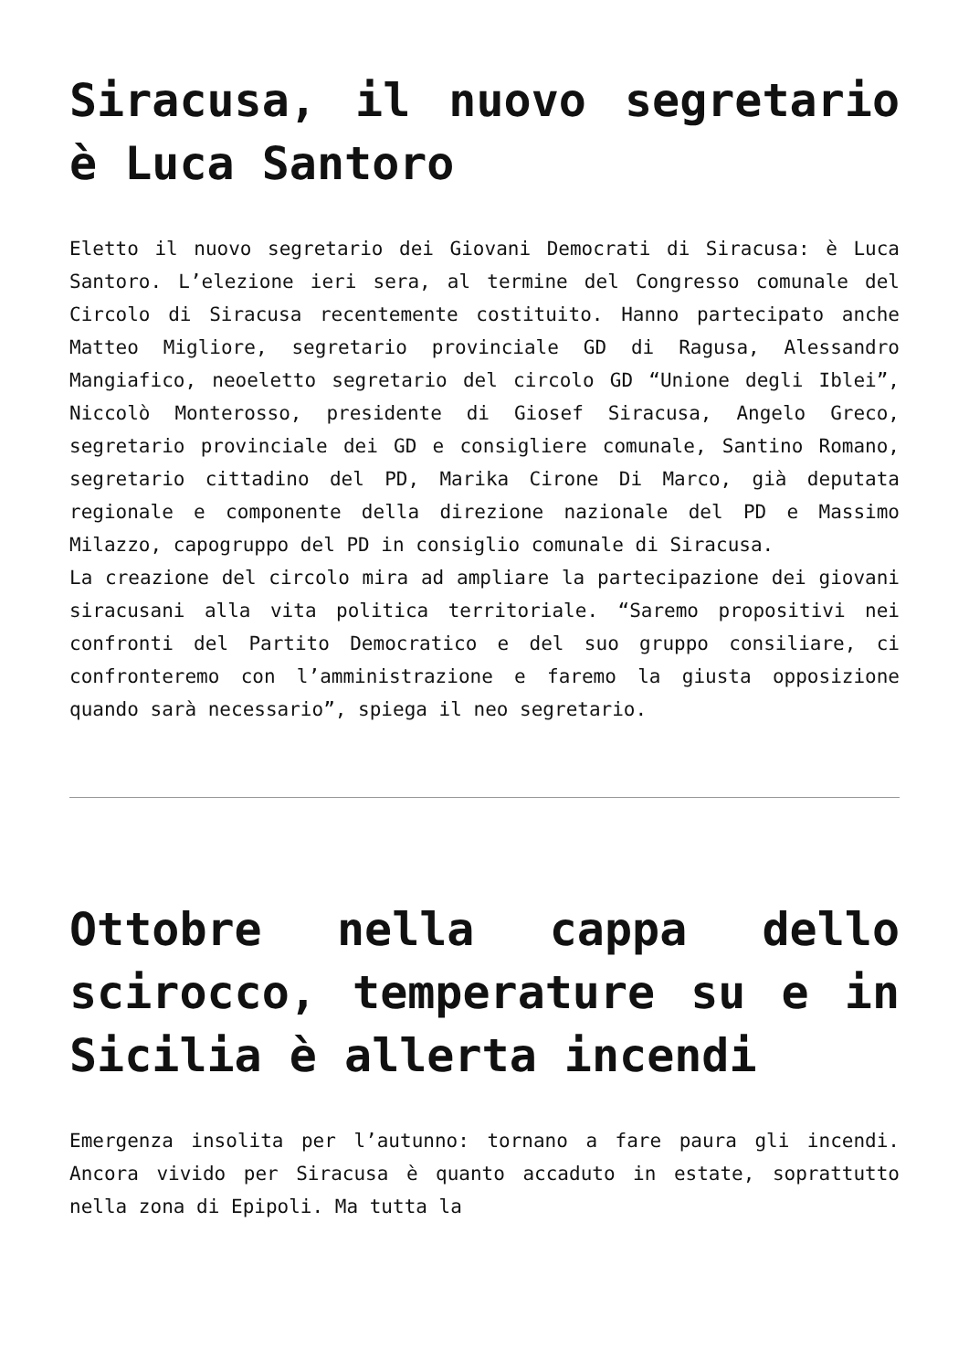Siracusa, il nuovo segretario è Luca Santoro
Eletto il nuovo segretario dei Giovani Democrati di Siracusa: è Luca Santoro. L’elezione ieri sera, al termine del Congresso comunale del Circolo di Siracusa recentemente costituito. Hanno partecipato anche Matteo Migliore, segretario provinciale GD di Ragusa, Alessandro Mangiafico, neoeletto segretario del circolo GD “Unione degli Iblei”, Niccolò Monterosso, presidente di Giosef Siracusa, Angelo Greco, segretario provinciale dei GD e consigliere comunale, Santino Romano, segretario cittadino del PD, Marika Cirone Di Marco, già deputata regionale e componente della direzione nazionale del PD e Massimo Milazzo, capogruppo del PD in consiglio comunale di Siracusa.
La creazione del circolo mira ad ampliare la partecipazione dei giovani siracusani alla vita politica territoriale. “Saremo propositivi nei confronti del Partito Democratico e del suo gruppo consiliare, ci confronteremo con l’amministrazione e faremo la giusta opposizione quando sarà necessario”, spiega il neo segretario.
Ottobre nella cappa dello scirocco, temperature su e in Sicilia è allerta incendi
Emergenza insolita per l’autunno: tornano a fare paura gli incendi. Ancora vivido per Siracusa è quanto accaduto in estate, soprattutto nella zona di Epipoli. Ma tutta la